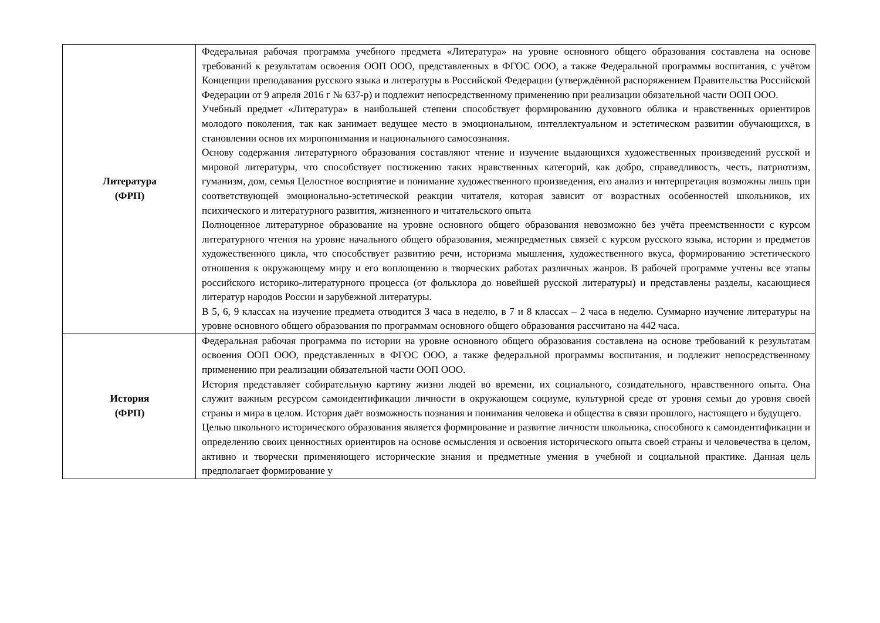| Литература (ФРП) | Федеральная рабочая программа учебного предмета «Литература» на уровне основного общего образования составлена на основе требований к результатам освоения ООП ООО, представленных в ФГОС ООО, а также Федеральной программы воспитания, с учётом Концепции преподавания русского языка и литературы в Российской Федерации (утверждённой распоряжением Правительства Российской Федерации от 9 апреля 2016 г № 637-р) и подлежит непосредственному применению при реализации обязательной части ООП ООО. Учебный предмет «Литература» в наибольшей степени способствует формированию духовного облика и нравственных ориентиров молодого поколения, так как занимает ведущее место в эмоциональном, интеллектуальном и эстетическом развитии обучающихся, в становлении основ их миропонимания и национального самосознания. Основу содержания литературного образования составляют чтение и изучение выдающихся художественных произведений русской и мировой литературы, что способствует постижению таких нравственных категорий, как добро, справедливость, честь, патриотизм, гуманизм, дом, семья Целостное восприятие и понимание художественного произведения, его анализ и интерпретация возможны лишь при соответствующей эмоционально-эстетической реакции читателя, которая зависит от возрастных особенностей школьников, их психического и литературного развития, жизненного и читательского опыта Полноценное литературное образование на уровне основного общего образования невозможно без учёта преемственности с курсом литературного чтения на уровне начального общего образования, межпредметных связей с курсом русского языка, истории и предметов художественного цикла, что способствует развитию речи, историзма мышления, художественного вкуса, формированию эстетического отношения к окружающему миру и его воплощению в творческих работах различных жанров. В рабочей программе учтены все этапы российского историко-литературного процесса (от фольклора до новейшей русской литературы) и представлены разделы, касающиеся литератур народов России и зарубежной литературы. В 5, 6, 9 классах на изучение предмета отводится 3 часа в неделю, в 7 и 8 классах – 2 часа в неделю. Суммарно изучение литературы на уровне основного общего образования по программам основного общего образования рассчитано на 442 часа. |
| История (ФРП) | Федеральная рабочая программа по истории на уровне основного общего образования составлена на основе требований к результатам освоения ООП ООО, представленных в ФГОС ООО, а также федеральной программы воспитания, и подлежит непосредственному применению при реализации обязательной части ООП ООО. История представляет собирательную картину жизни людей во времени, их социального, созидательного, нравственного опыта. Она служит важным ресурсом самоидентификации личности в окружающем социуме, культурной среде от уровня семьи до уровня своей страны и мира в целом. История даёт возможность познания и понимания человека и общества в связи прошлого, настоящего и будущего. Целью школьного исторического образования является формирование и развитие личности школьника, способного к самоидентификации и определению своих ценностных ориентиров на основе осмысления и освоения исторического опыта своей страны и человечества в целом, активно и творчески применяющего исторические знания и предметные умения в учебной и социальной практике. Данная цель предполагает формирование у |